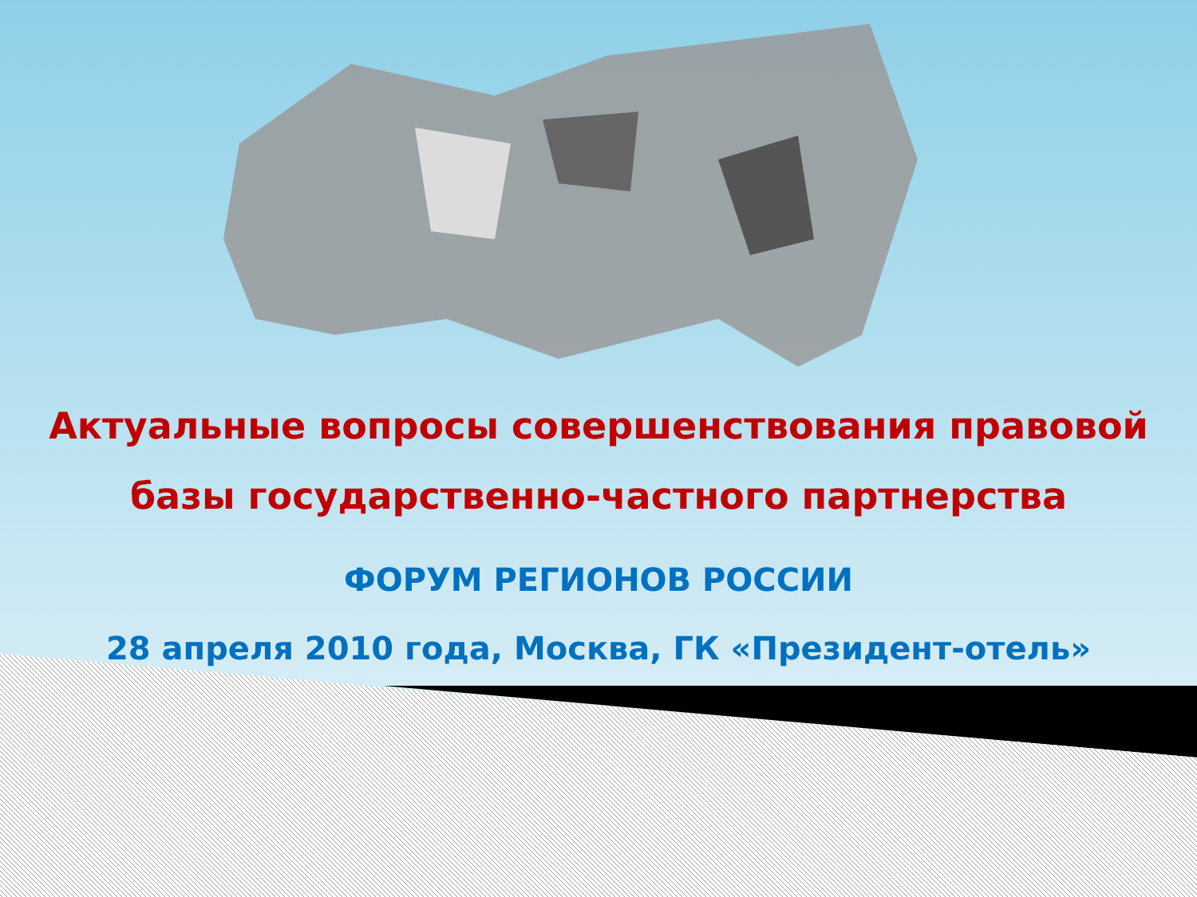Актуальные вопросы совершенствования правовой
базы государственно-частного партнерства
ФОРУМ РЕГИОНОВ РОССИИ
28 апреля 2010 года, Москва, ГК «Президент-отель»